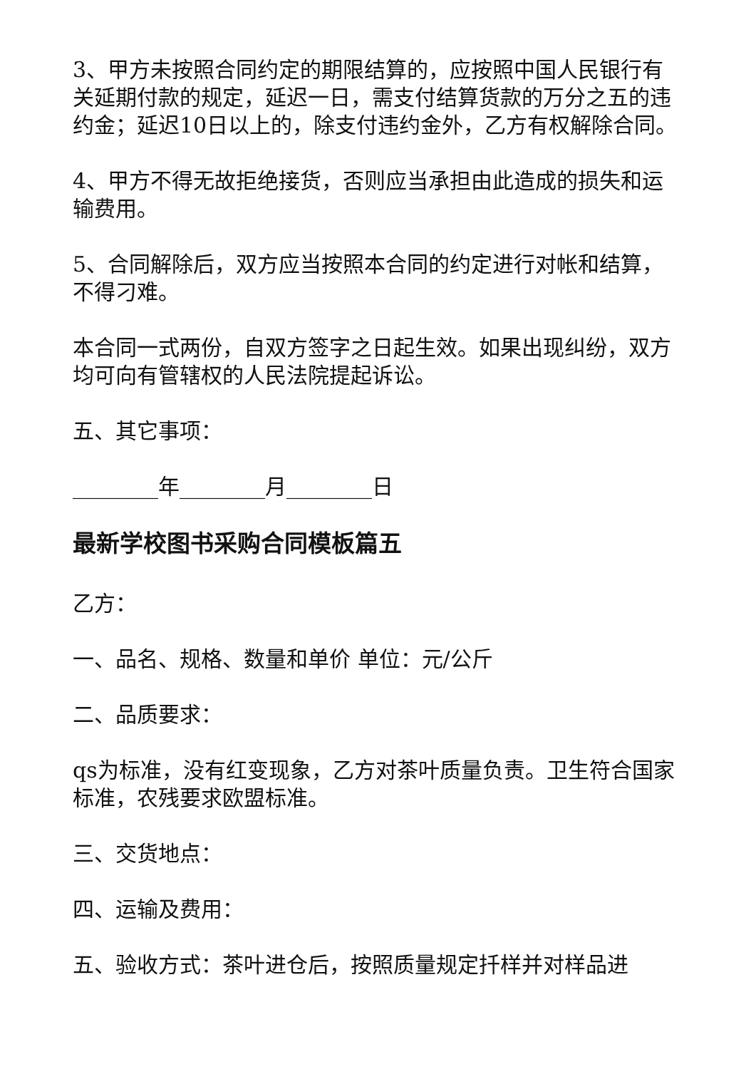3、甲方未按照合同约定的期限结算的，应按照中国人民银行有关延期付款的规定，延迟一日，需支付结算货款的万分之五的违约金；延迟10日以上的，除支付违约金外，乙方有权解除合同。
4、甲方不得无故拒绝接货，否则应当承担由此造成的损失和运输费用。
5、合同解除后，双方应当按照本合同的约定进行对帐和结算，不得刁难。
本合同一式两份，自双方签字之日起生效。如果出现纠纷，双方均可向有管辖权的人民法院提起诉讼。
五、其它事项：
________年________月________日
最新学校图书采购合同模板篇五
乙方：
一、品名、规格、数量和单价 单位：元/公斤
二、品质要求：
qs为标准，没有红变现象，乙方对茶叶质量负责。卫生符合国家标准，农残要求欧盟标准。
三、交货地点：
四、运输及费用：
五、验收方式：茶叶进仓后，按照质量规定扦样并对样品进